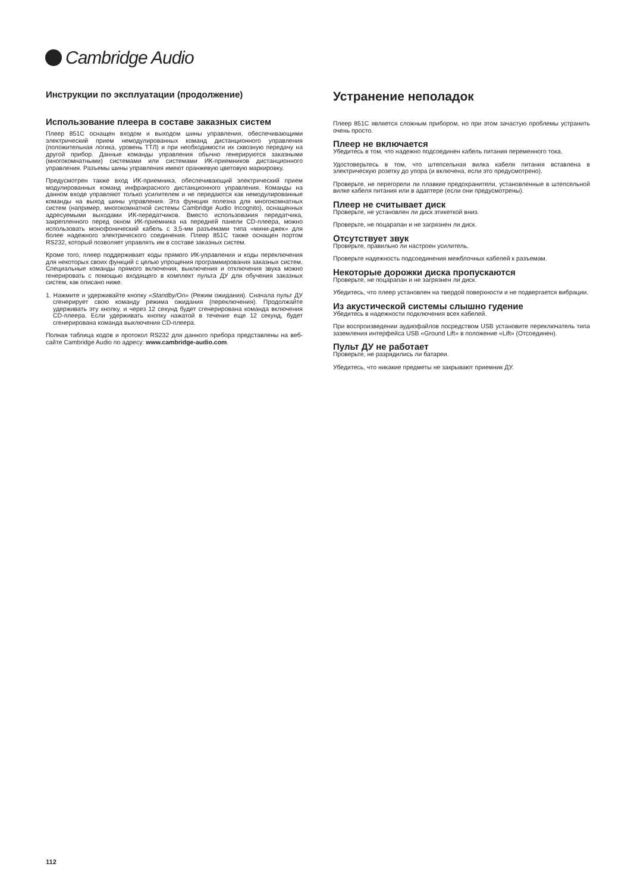Cambridge Audio
Инструкции по эксплуатации (продолжение)
Использование плеера в составе заказных систем
Плеер 851C оснащен входом и выходом шины управления, обеспечивающими электрический прием немодулированных команд дистанционного управления (положительная логика, уровень ТТЛ) и при необходимости их сквозную передачу на другой прибор. Данные команды управления обычно генерируются заказными (многокомнатными) системами или системами ИК-приемников дистанционного управления. Разъемы шины управления имеют оранжевую цветовую маркировку.
Предусмотрен также вход ИК-приемника, обеспечивающий электрический прием модулированных команд инфракрасного дистанционного управления. Команды на данном входе управляют только усилителем и не передаются как немодулированные команды на выход шины управления. Эта функция полезна для многокомнатных систем (например, многокомнатной системы Cambridge Audio Incognito), оснащенных адресуемыми выходами ИК-передатчиков. Вместо использования передатчика, закрепленного перед окном ИК-приемника на передней панели CD-плеера, можно использовать монофонический кабель с 3,5-мм разъемами типа «мини-джек» для более надежного электрического соединения. Плеер 851C также оснащен портом RS232, который позволяет управлять им в составе заказных систем.
Кроме того, плеер поддерживает коды прямого ИК-управления и коды переключения для некоторых своих функций с целью упрощения программирования заказных систем. Специальные команды прямого включения, выключения и отключения звука можно генерировать с помощью входящего в комплект пульта ДУ для обучения заказных систем, как описано ниже.
1. Нажмите и удерживайте кнопку «Standby/On» (Режим ожидания). Сначала пульт ДУ сгенерирует свою команду режима ожидания (переключения). Продолжайте удерживать эту кнопку, и через 12 секунд будет сгенерирована команда включения CD-плеера. Если удерживать кнопку нажатой в течение еще 12 секунд, будет сгенерирована команда выключения CD-плеера.
Полная таблица кодов и протокол RS232 для данного прибора представлены на веб-сайте Cambridge Audio по адресу: www.cambridge-audio.com.
Устранение неполадок
Плеер 851C является сложным прибором, но при этом зачастую проблемы устранить очень просто.
Плеер не включается
Убедитесь в том, что надежно подсоединен кабель питания переменного тока.
Удостоверьтесь в том, что штепсельная вилка кабеля питания вставлена в электрическую розетку до упора (и включена, если это предусмотрено).
Проверьте, не перегорели ли плавкие предохранители, установленные в штепсельной вилке кабеля питания или в адаптере (если они предусмотрены).
Плеер не считывает диск
Проверьте, не установлен ли диск этикеткой вниз.
Проверьте, не поцарапан и не загрязнен ли диск.
Отсутствует звук
Проверьте, правильно ли настроен усилитель.
Проверьте надежность подсоединения межблочных кабелей к разъемам.
Некоторые дорожки диска пропускаются
Проверьте, не поцарапан и не загрязнен ли диск.
Убедитесь, что плеер установлен на твердой поверхности и не подвергается вибрации.
Из акустической системы слышно гудение
Убедитесь в надежности подключения всех кабелей.
При воспроизведении аудиофайлов посредством USB установите переключатель типа заземления интерфейса USB «Ground Lift» в положение «Lift» (Отсоединен).
Пульт ДУ не работает
Проверьте, не разрядились ли батареи.
Убедитесь, что никакие предметы не закрывают приемник ДУ.
112